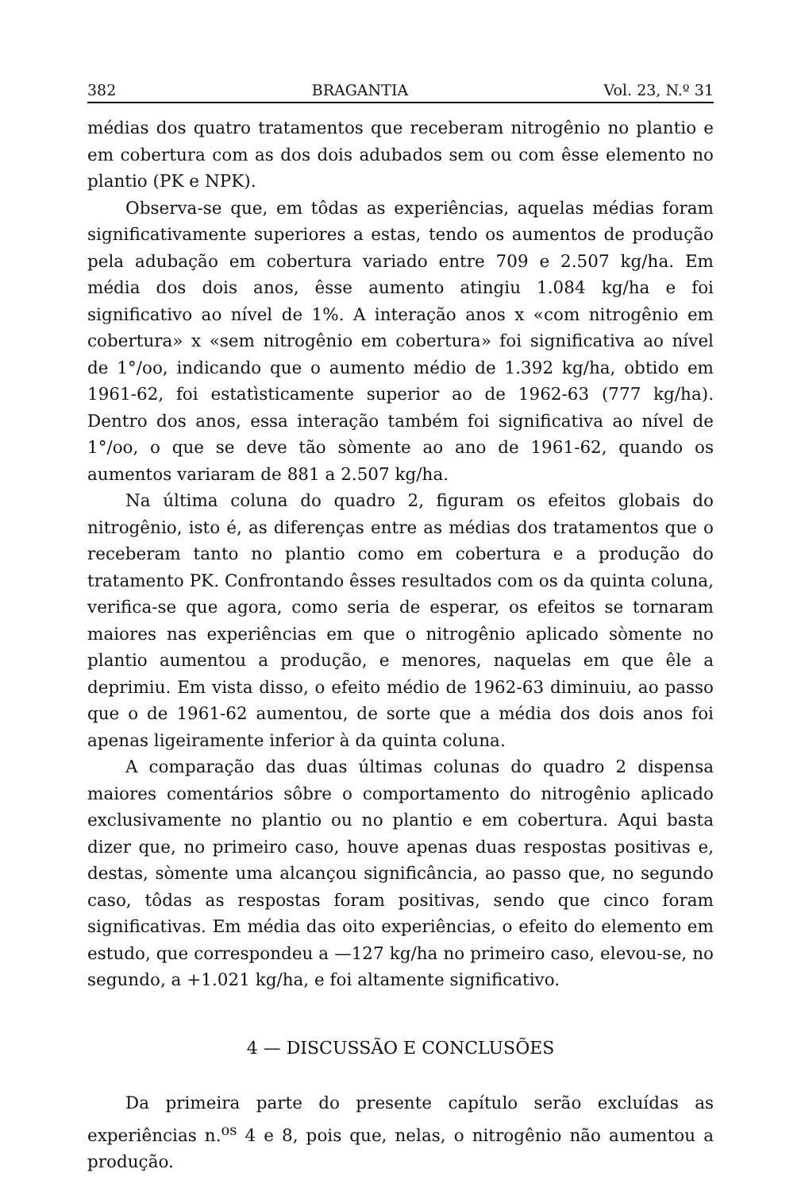382 BRAGANTIA Vol. 23, N.º 31
médias dos quatro tratamentos que receberam nitrogênio no plantio e em cobertura com as dos dois adubados sem ou com êsse elemento no plantio (PK e NPK).
Observa-se que, em tôdas as experiências, aquelas médias foram significativamente superiores a estas, tendo os aumentos de produção pela adubação em cobertura variado entre 709 e 2.507 kg/ha. Em média dos dois anos, êsse aumento atingiu 1.084 kg/ha e foi significativo ao nível de 1%. A interação anos x «com nitrogênio em cobertura» x «sem nitrogênio em cobertura» foi significativa ao nível de 1°/oo, indicando que o aumento médio de 1.392 kg/ha, obtido em 1961-62, foi estatìsticamente superior ao de 1962-63 (777 kg/ha). Dentro dos anos, essa interação também foi significativa ao nível de 1°/oo, o que se deve tão sòmente ao ano de 1961-62, quando os aumentos variaram de 881 a 2.507 kg/ha.
Na última coluna do quadro 2, figuram os efeitos globais do nitrogênio, isto é, as diferenças entre as médias dos tratamentos que o receberam tanto no plantio como em cobertura e a produção do tratamento PK. Confrontando êsses resultados com os da quinta coluna, verifica-se que agora, como seria de esperar, os efeitos se tornaram maiores nas experiências em que o nitrogênio aplicado sòmente no plantio aumentou a produção, e menores, naquelas em que êle a deprimiu. Em vista disso, o efeito médio de 1962-63 diminuiu, ao passo que o de 1961-62 aumentou, de sorte que a média dos dois anos foi apenas ligeiramente inferior à da quinta coluna.
A comparação das duas últimas colunas do quadro 2 dispensa maiores comentários sôbre o comportamento do nitrogênio aplicado exclusivamente no plantio ou no plantio e em cobertura. Aqui basta dizer que, no primeiro caso, houve apenas duas respostas positivas e, destas, sòmente uma alcançou significância, ao passo que, no segundo caso, tôdas as respostas foram positivas, sendo que cinco foram significativas. Em média das oito experiências, o efeito do elemento em estudo, que correspondeu a —127 kg/ha no primeiro caso, elevou-se, no segundo, a +1.021 kg/ha, e foi altamente significativo.
4 — DISCUSSÃO E CONCLUSÕES
Da primeira parte do presente capítulo serão excluídas as experiências n.<sup>os</sup> 4 e 8, pois que, nelas, o nitrogênio não aumentou a produção.